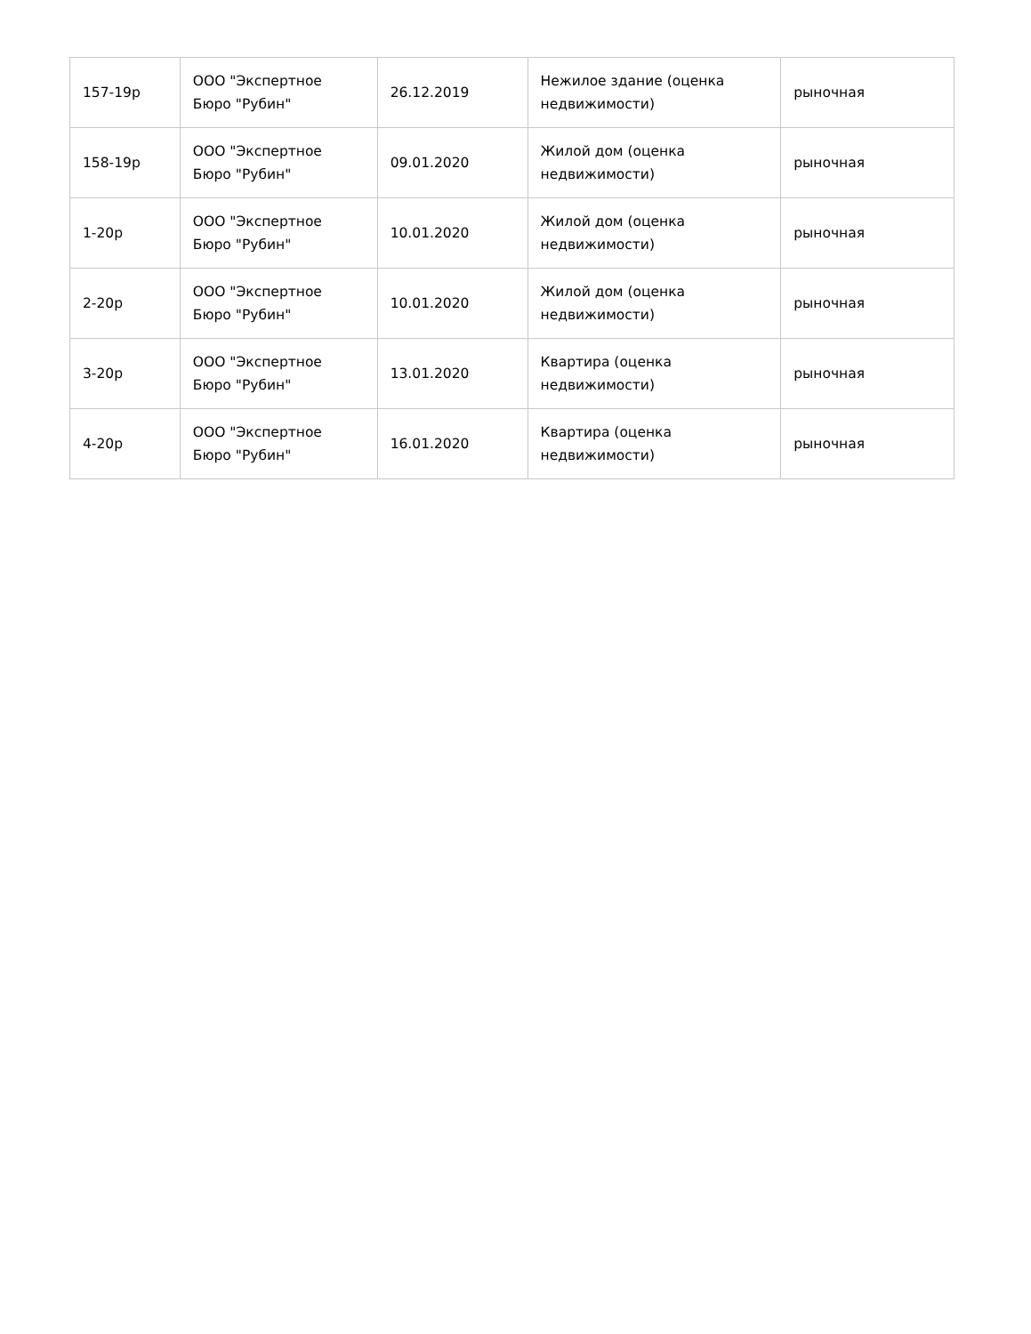| 157-19р | ООО "Экспертное Бюро "Рубин" | 26.12.2019 | Нежилое здание (оценка недвижимости) | рыночная |
| 158-19р | ООО "Экспертное Бюро "Рубин" | 09.01.2020 | Жилой дом (оценка недвижимости) | рыночная |
| 1-20р | ООО "Экспертное Бюро "Рубин" | 10.01.2020 | Жилой дом (оценка недвижимости) | рыночная |
| 2-20р | ООО "Экспертное Бюро "Рубин" | 10.01.2020 | Жилой дом (оценка недвижимости) | рыночная |
| 3-20р | ООО "Экспертное Бюро "Рубин" | 13.01.2020 | Квартира (оценка недвижимости) | рыночная |
| 4-20р | ООО "Экспертное Бюро "Рубин" | 16.01.2020 | Квартира (оценка недвижимости) | рыночная |